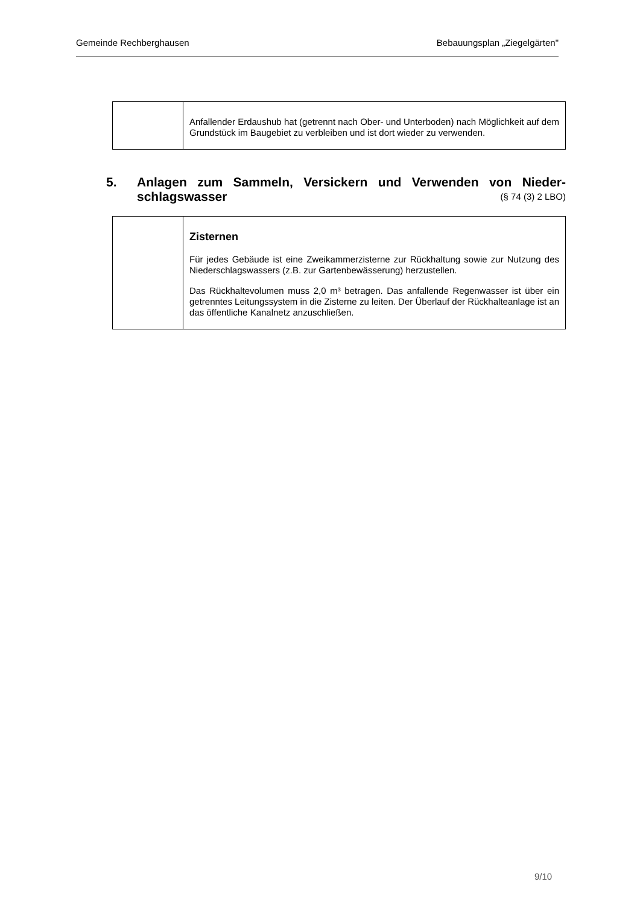Gemeinde Rechberghausen Bebauungsplan „Ziegelgärten"
| | Anfallender Erdaushub hat (getrennt nach Ober- und Unterboden) nach Möglichkeit auf dem Grundstück im Baugebiet zu verbleiben und ist dort wieder zu verwenden. |
5. Anlagen zum Sammeln, Versickern und Verwenden von Nieder-schlagswasser (§ 74 (3) 2 LBO)
| | Zisternen Für jedes Gebäude ist eine Zweikammerzisterne zur Rückhaltung sowie zur Nutzung des Niederschlagswassers (z.B. zur Gartenbewässerung) herzustellen. Das Rückhaltevolumen muss 2,0 m³ betragen. Das anfallende Regenwasser ist über ein getrenntes Leitungssystem in die Zisterne zu leiten. Der Überlauf der Rückhalteanlage ist an das öffentliche Kanalnetz anzuschließen. |
9/10